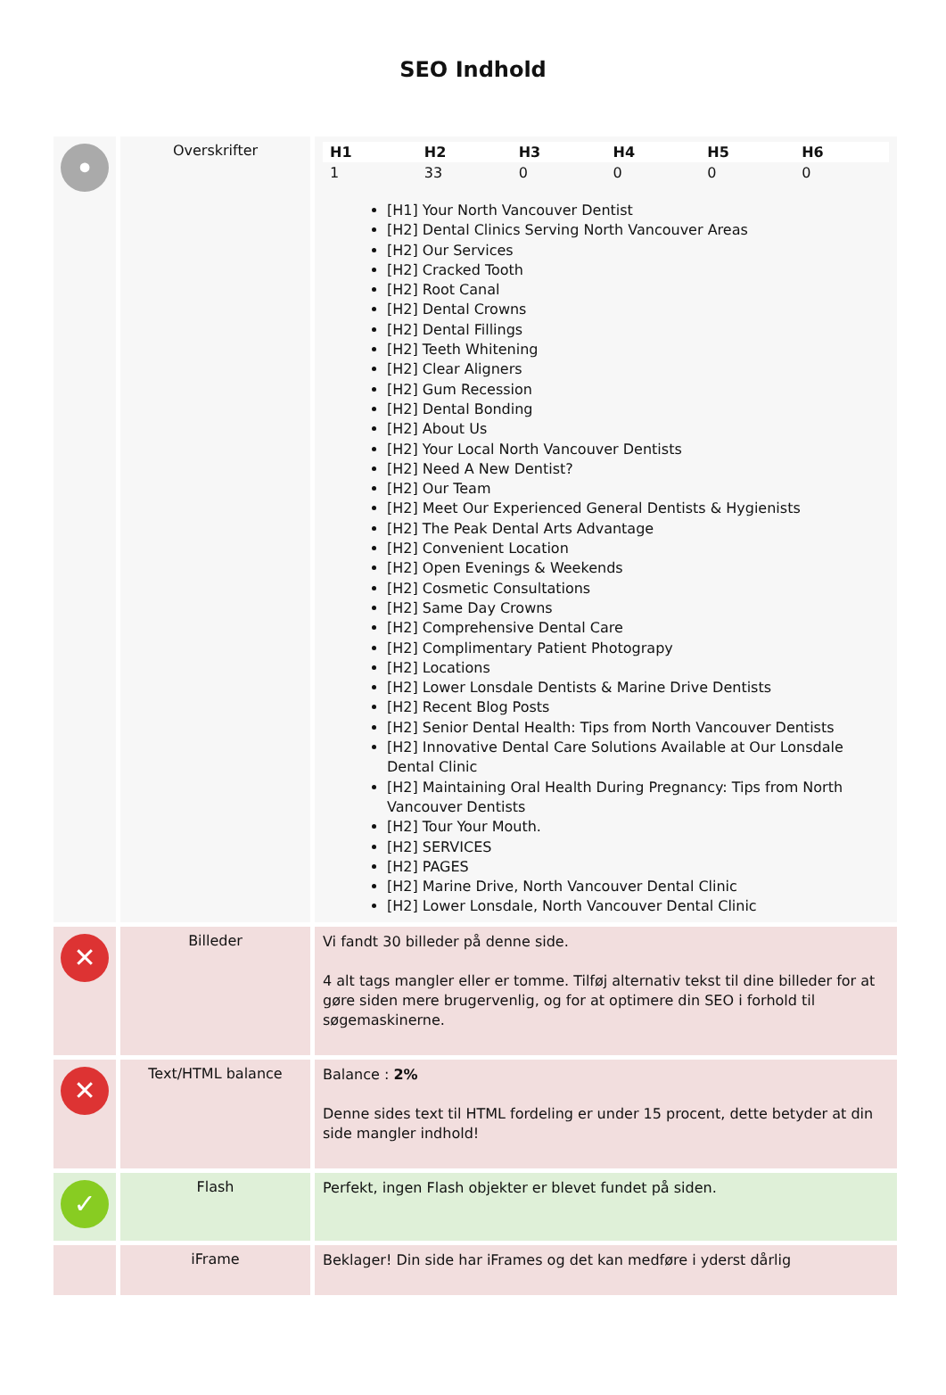SEO Indhold
| • | Overskrifter | / H1 / H2 / H3 / H4 / H5 / H6 / / --- / --- / --- / --- / --- / --- / / 1 / 33 / 0 / 0 / 0 / 0 / [H1] Your North Vancouver Dentist [H2] Dental Clinics Serving North Vancouver Areas [H2] Our Services [H2] Cracked Tooth [H2] Root Canal [H2] Dental Crowns [H2] Dental Fillings [H2] Teeth Whitening [H2] Clear Aligners [H2] Gum Recession [H2] Dental Bonding [H2] About Us [H2] Your Local North Vancouver Dentists [H2] Need A New Dentist? [H2] Our Team [H2] Meet Our Experienced General Dentists & Hygienists [H2] The Peak Dental Arts Advantage [H2] Convenient Location [H2] Open Evenings & Weekends [H2] Cosmetic Consultations [H2] Same Day Crowns [H2] Comprehensive Dental Care [H2] Complimentary Patient Photograpy [H2] Locations [H2] Lower Lonsdale Dentists & Marine Drive Dentists [H2] Recent Blog Posts [H2] Senior Dental Health: Tips from North Vancouver Dentists [H2] Innovative Dental Care Solutions Available at Our Lonsdale Dental Clinic [H2] Maintaining Oral Health During Pregnancy: Tips from North Vancouver Dentists [H2] Tour Your Mouth. [H2] SERVICES [H2] PAGES [H2] Marine Drive, North Vancouver Dental Clinic [H2] Lower Lonsdale, North Vancouver Dental Clinic |
| ✕ | Billeder | Vi fandt 30 billeder på denne side. 4 alt tags mangler eller er tomme. Tilføj alternativ tekst til dine billeder for at gøre siden mere brugervenlig, og for at optimere din SEO i forhold til søgemaskinerne. |
| ✕ | Text/HTML balance | Balance : 2% Denne sides text til HTML fordeling er under 15 procent, dette betyder at din side mangler indhold! |
| ✓ | Flash | Perfekt, ingen Flash objekter er blevet fundet på siden. |
| | iFrame | Beklager! Din side har iFrames og det kan medføre i yderst dårlig |